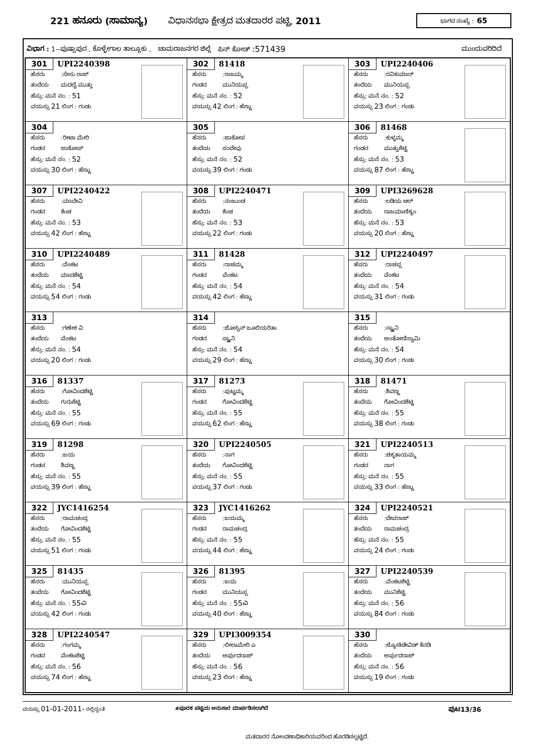221 ಹನೂರು (ಸಾಮಾನ್ಯ) ವಿಧಾನಸಭಾ ಕ್ಷೇತ್ರದ ಮತದಾರರ ಪಟ್ಟಿ, 2011 ಭಾಗದ ಸಂಖ್ಯೆ : 65
ವಿಭಾಗ : 1--ಪುಷ್ಪಾಪುರ , ಕೊಳ್ಳೇಗಾಲ ತಾಲ್ಲೂಕು , ಚಾಮರಾಜನಗರ ಜಿಲ್ಲೆ ಪಿನ್ ಕೋಡ್ :571439 ಮುಂದುವರಿದಿದೆ
| 301 UPI2240398 ಹೆಸರು :ಸೇಸು ರಾಜ್ ತಂದೆಯ ಮದಲೈ ಮುತ್ತು ಹೆಸ್ರು: ಮನೆ ನಂ. : 51 ವಯಸ್ಸು 21 ಲಿಂಗ : ಗಂಡು | 302 81418 ಹೆಸರು :ರಾಜಮ್ಮ ಗಂಡನ ಮುನಿಯಪ್ಪ ಹೆಸ್ರು: ಮನೆ ನಂ. : 52 ವಯಸ್ಸು 42 ಲಿಂಗ : ಹೆಣ್ಣು | 303 UPI2240406 ಹೆಸರು :ರವಿಕುಮಾರ್ ತಂದೆಯ ಮುನಿಯಪ್ಪ ಹೆಸ್ರು: ಮನೆ ನಂ. : 52 ವಯಸ್ಸು 23 ಲಿಂಗ : ಗಂಡು |
| 304 ಹೆಸರು :ರೀಟಾ ಮೇರಿ ಗಂಡನ ಜಾಕೋಪ್ ಹೆಸ್ರು: ಮನೆ ನಂ. : 52 ವಯಸ್ಸು 30 ಲಿಂಗ : ಹೆಣ್ಣು | 305 ಹೆಸರು :ಜಾಕೋಪ ತಂದೆಯ ಸಂದೇವು ಹೆಸ್ರು: ಮನೆ ನಂ. : 52 ವಯಸ್ಸು 39 ಲಿಂಗ : ಗಂಡು | 306 81468 ಹೆಸರು :ಕುಳ್ಳಮ್ಮ ಗಂಡನ ಮುತ್ತುಶೆಟ್ಟಿ ಹೆಸ್ರು: ಮನೆ ನಂ. : 53 ವಯಸ್ಸು 87 ಲಿಂಗ : ಹೆಣ್ಣು |
| 307 UPI2240422 ಹೆಸರು :ಮಾದೇವಿ ಗಂಡನ ಕೆಂಚ ಹೆಸ್ರು: ಮನೆ ನಂ. : 53 ವಯಸ್ಸು 42 ಲಿಂಗ : ಹೆಣ್ಣು | 308 UPI2240471 ಹೆಸರು :ನಂಜುಂಡ ತಂದೆಯ ಕೆಂಚ ಹೆಸ್ರು: ಮನೆ ನಂ. : 53 ವಯಸ್ಸು 22 ಲಿಂಗ : ಗಂಡು | 309 UPI3269628 ಹೆಸರು :ಲಡಿಯ ಆರ್ ತಂದೆಯ ರಾಜಮಾಣಿಕ್ಯಂ ಹೆಸ್ರು: ಮನೆ ನಂ. : 53 ವಯಸ್ಸು 20 ಲಿಂಗ : ಹೆಣ್ಣು |
| 310 UPI2240489 ಹೆಸರು :ವೆಂಕಟ ತಂದೆಯ ಮಾದಶೆಟ್ಟಿ ಹೆಸ್ರು: ಮನೆ ನಂ. : 54 ವಯಸ್ಸು 54 ಲಿಂಗ : ಗಂಡು | 311 81428 ಹೆಸರು :ರಾಚಮ್ಮ ಗಂಡನ ವೆಂಕಟ ಹೆಸ್ರು: ಮನೆ ನಂ. : 54 ವಯಸ್ಸು 42 ಲಿಂಗ : ಹೆಣ್ಣು | 312 UPI2240497 ಹೆಸರು :ರಾಚಪ್ಪ ತಂದೆಯ ವೆಂಕಟ ಹೆಸ್ರು: ಮನೆ ನಂ. : 54 ವಯಸ್ಸು 31 ಲಿಂಗ : ಗಂಡು |
| 313 ಹೆಸರು :ಗಣೇಶ ವಿ ತಂದೆಯ ವೆಂಕಟ ಹೆಸ್ರು: ಮನೆ ನಂ. : 54 ವಯಸ್ಸು 20 ಲಿಂಗ : ಗಂಡು | 314 ಹೆಸರು :ಜೋಸ್ಪಿನ್ ಜೂಲಿಯರಿತಾ ಗಂಡನ ಸ್ಟ್ಯಾನಿ ಹೆಸ್ರು: ಮನೆ ನಂ. : 54 ವಯಸ್ಸು 29 ಲಿಂಗ : ಹೆಣ್ಣು | 315 ಹೆಸರು :ಸ್ಟ್ಯಾನಿ ತಂದೆಯ ಅಂತೋಣಿಸ್ವಾಮಿ ಹೆಸ್ರು: ಮನೆ ನಂ. : 54 ವಯಸ್ಸು 30 ಲಿಂಗ : ಗಂಡು |
| 316 81337 ಹೆಸರು :ಗೋವಿಂದಶೆಟ್ಟಿ ತಂದೆಯ ಗುರುಶೆಟ್ಟಿ ಹೆಸ್ರು: ಮನೆ ನಂ. : 55 ವಯಸ್ಸು 69 ಲಿಂಗ : ಗಂಡು | 317 81273 ಹೆಸರು :ಪುಟ್ಟಮ್ಮ ಗಂಡನ ಗೋವಿಂದಶೆಟ್ಟಿ ಹೆಸ್ರು: ಮನೆ ನಂ. : 55 ವಯಸ್ಸು 62 ಲಿಂಗ : ಹೆಣ್ಣು | 318 81471 ಹೆಸರು :ಶಿವಣ್ಣ ತಂದೆಯ ಗೋವಿಂದಶೆಟ್ಟಿ ಹೆಸ್ರು: ಮನೆ ನಂ. : 55 ವಯಸ್ಸು 38 ಲಿಂಗ : ಗಂಡು |
| 319 81298 ಹೆಸರು :ಜಯ ಗಂಡನ ಶಿವಣ್ಣ ಹೆಸ್ರು: ಮನೆ ನಂ. : 55 ವಯಸ್ಸು 39 ಲಿಂಗ : ಹೆಣ್ಣು | 320 UPI2240505 ಹೆಸರು :ನಾಗ ತಂದೆಯ ಗೋವಿಂದಶೆಟ್ಟಿ ಹೆಸ್ರು: ಮನೆ ನಂ. : 55 ವಯಸ್ಸು 37 ಲಿಂಗ : ಗಂಡು | 321 UPI2240513 ಹೆಸರು :ಚಿಕ್ಕತಾಯಮ್ಮ ಗಂಡನ ನಾಗ ಹೆಸ್ರು: ಮನೆ ನಂ. : 55 ವಯಸ್ಸು 33 ಲಿಂಗ : ಹೆಣ್ಣು |
| 322 JYC1416254 ಹೆಸರು :ರಾಮಚಂದ್ರ ತಂದೆಯ ಗೋವಿಂದಶೆಟ್ಟಿ ಹೆಸ್ರು: ಮನೆ ನಂ. : 55 ವಯಸ್ಸು 51 ಲಿಂಗ : ಗಂಡು | 323 JYC1416262 ಹೆಸರು :ಜಯಮ್ಮ ಗಂಡನ ರಾಮಚಂದ್ರ ಹೆಸ್ರು: ಮನೆ ನಂ. : 55 ವಯಸ್ಸು 44 ಲಿಂಗ : ಹೆಣ್ಣು | 324 UPI2240521 ಹೆಸರು :ದೇವರಾಜ್ ತಂದೆಯ ರಾಮಚಂದ್ರ ಹೆಸ್ರು: ಮನೆ ನಂ. : 55 ವಯಸ್ಸು 24 ಲಿಂಗ : ಗಂಡು |
| 325 81435 ಹೆಸರು :ಮುನಿಯಪ್ಪ ತಂದೆಯ ಗೋವಿಂದಶೆಟ್ಟಿ ಹೆಸ್ರು: ಮನೆ ನಂ. : 55ಎ ವಯಸ್ಸು 42 ಲಿಂಗ : ಗಂಡು | 326 81395 ಹೆಸರು :ಜಯ ಗಂಡನ ಮುನಿಯಪ್ಪ ಹೆಸ್ರು: ಮನೆ ನಂ. : 55ಎ ವಯಸ್ಸು 40 ಲಿಂಗ : ಹೆಣ್ಣು | 327 UPI2240539 ಹೆಸರು :ವೆಂಕಟಶೆಟ್ಟಿ ತಂದೆಯ ಮುನಿಶೆಟ್ಟಿ ಹೆಸ್ರು: ಮನೆ ನಂ. : 56 ವಯಸ್ಸು 84 ಲಿಂಗ : ಗಂಡು |
| 328 UPI2240547 ಹೆಸರು :ಗಂಗಮ್ಮ ಗಂಡನ ವೆಂಕಟಶೆಟ್ಟಿ ಹೆಸ್ರು: ಮನೆ ನಂ. : 56 ವಯಸ್ಸು 74 ಲಿಂಗ : ಹೆಣ್ಣು | 329 UPI3009354 ಹೆಸರು :ಲೀಲಾಮೇರಿ ಎ ತಂದೆಯ ಅರ್ಪುದರಾಜ್ ಹೆಸ್ರು: ಮನೆ ನಂ. : 56 ವಯಸ್ಸು 23 ಲಿಂಗ : ಹೆಣ್ಣು | 330 ಹೆಸರು :ಜ್ಯೋತಿಡೇವಿಡ್ ಕೆನಡಿ ತಂದೆಯ ಅರ್ಪುದರಾಜ್ ಹೆಸ್ರು: ಮನೆ ನಂ. : 56 ವಯಸ್ಸು 19 ಲಿಂಗ : ಗಂಡು |
ವಯಸ್ಸು 01-01-2011- ರಲ್ಲಿದ್ದಂತೆ #ಪೂರಕ ಪಟ್ಟಿಯ ಅನುಸಾರ ಮಾರ್ಪಡಿಸಲಾಗಿದೆ ಪುಟ13/36
ಮತದಾರರ ನೋಂದಣಾಧಿಕಾರಿಯವರಿಂದ ಹೊರಡಿಸಲ್ಪಟ್ಟಿದೆ.